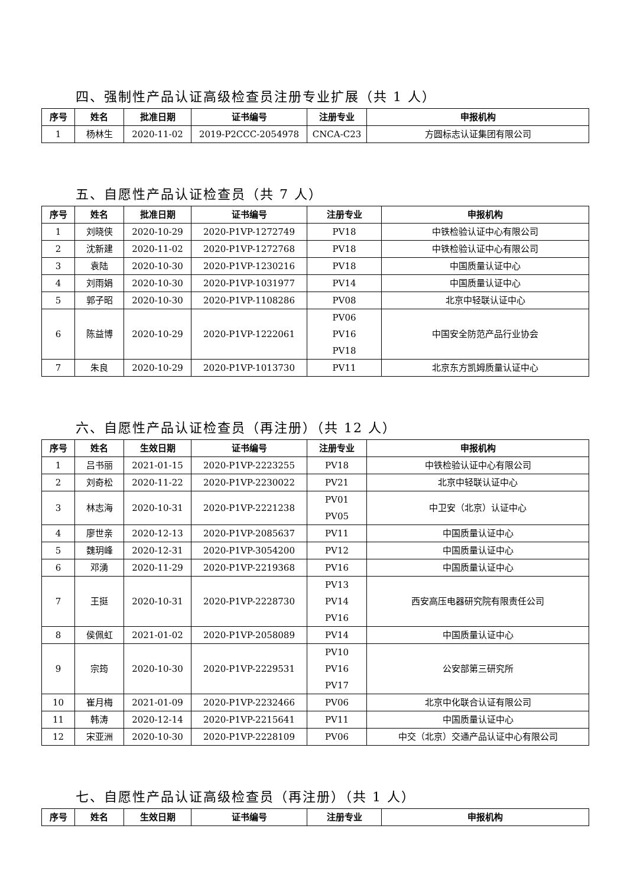四、强制性产品认证高级检查员注册专业扩展（共 1 人）
| 序号 | 姓名 | 批准日期 | 证书编号 | 注册专业 | 申报机构 |
| --- | --- | --- | --- | --- | --- |
| 1 | 杨林生 | 2020-11-02 | 2019-P2CCC-2054978 | CNCA-C23 | 方圆标志认证集团有限公司 |
五、自愿性产品认证检查员（共 7 人）
| 序号 | 姓名 | 批准日期 | 证书编号 | 注册专业 | 申报机构 |
| --- | --- | --- | --- | --- | --- |
| 1 | 刘晓侠 | 2020-10-29 | 2020-P1VP-1272749 | PV18 | 中铁检验认证中心有限公司 |
| 2 | 沈新建 | 2020-11-02 | 2020-P1VP-1272768 | PV18 | 中铁检验认证中心有限公司 |
| 3 | 袁陆 | 2020-10-30 | 2020-P1VP-1230216 | PV18 | 中国质量认证中心 |
| 4 | 刘雨娟 | 2020-10-30 | 2020-P1VP-1031977 | PV14 | 中国质量认证中心 |
| 5 | 郭子昭 | 2020-10-30 | 2020-P1VP-1108286 | PV08 | 北京中轻联认证中心 |
| 6 | 陈益博 | 2020-10-29 | 2020-P1VP-1222061 | PV06 PV16 PV18 | 中国安全防范产品行业协会 |
| 7 | 朱良 | 2020-10-29 | 2020-P1VP-1013730 | PV11 | 北京东方凯姆质量认证中心 |
六、自愿性产品认证检查员（再注册）（共 12 人）
| 序号 | 姓名 | 生效日期 | 证书编号 | 注册专业 | 申报机构 |
| --- | --- | --- | --- | --- | --- |
| 1 | 吕书丽 | 2021-01-15 | 2020-P1VP-2223255 | PV18 | 中铁检验认证中心有限公司 |
| 2 | 刘奇松 | 2020-11-22 | 2020-P1VP-2230022 | PV21 | 北京中轻联认证中心 |
| 3 | 林志海 | 2020-10-31 | 2020-P1VP-2221238 | PV01 PV05 | 中卫安（北京）认证中心 |
| 4 | 廖世亲 | 2020-12-13 | 2020-P1VP-2085637 | PV11 | 中国质量认证中心 |
| 5 | 魏玥峰 | 2020-12-31 | 2020-P1VP-3054200 | PV12 | 中国质量认证中心 |
| 6 | 邓湧 | 2020-11-29 | 2020-P1VP-2219368 | PV16 | 中国质量认证中心 |
| 7 | 王挺 | 2020-10-31 | 2020-P1VP-2228730 | PV13 PV14 PV16 | 西安高压电器研究院有限责任公司 |
| 8 | 侯佩虹 | 2021-01-02 | 2020-P1VP-2058089 | PV14 | 中国质量认证中心 |
| 9 | 宗筠 | 2020-10-30 | 2020-P1VP-2229531 | PV10 PV16 PV17 | 公安部第三研究所 |
| 10 | 崔月梅 | 2021-01-09 | 2020-P1VP-2232466 | PV06 | 北京中化联合认证有限公司 |
| 11 | 韩涛 | 2020-12-14 | 2020-P1VP-2215641 | PV11 | 中国质量认证中心 |
| 12 | 宋亚洲 | 2020-10-30 | 2020-P1VP-2228109 | PV06 | 中交（北京）交通产品认证中心有限公司 |
七、自愿性产品认证高级检查员（再注册）（共 1 人）
| 序号 | 姓名 | 生效日期 | 证书编号 | 注册专业 | 申报机构 |
| --- | --- | --- | --- | --- | --- |